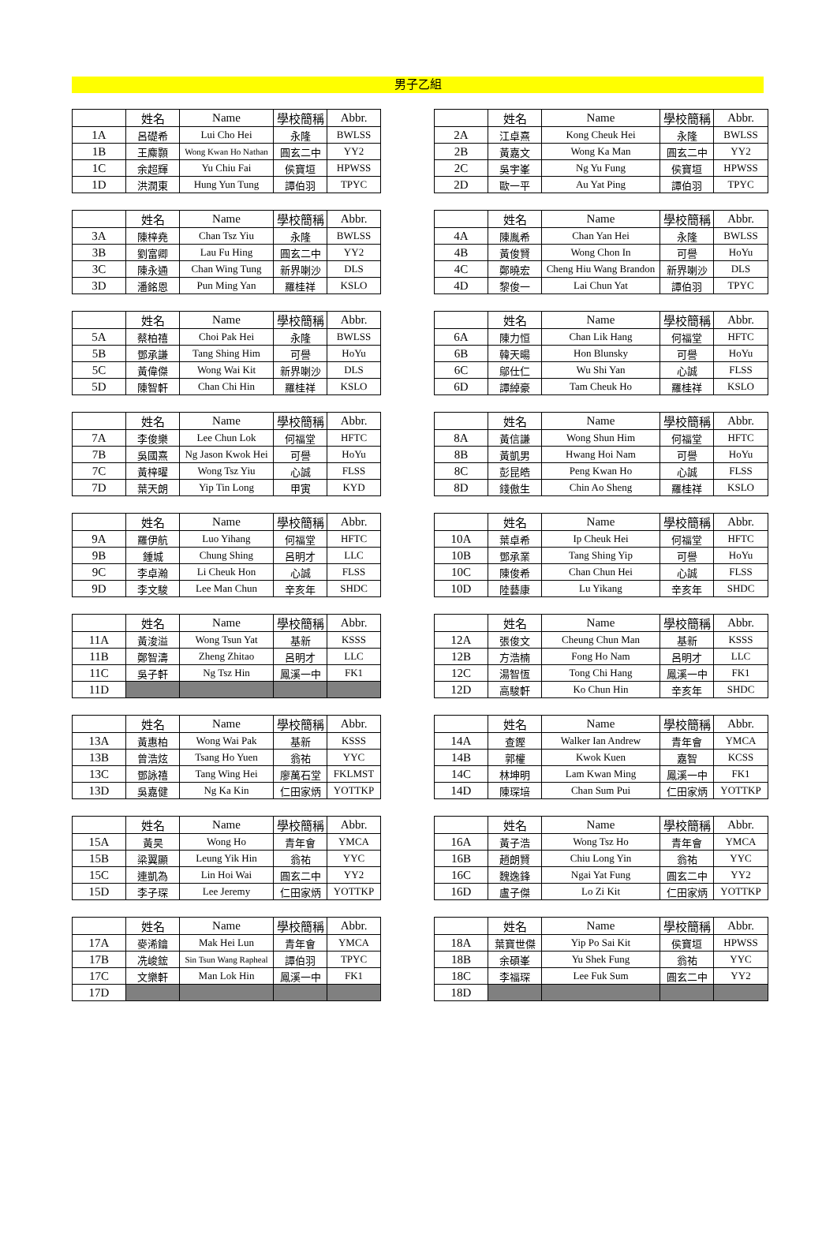男子乙組
| | 姓名 | Name | 學校簡稱 | Abbr. |
| --- | --- | --- | --- | --- |
| 1A | 呂礎希 | Lui Cho Hei | 永隆 | BWLSS |
| 1B | 王麋顥 | Wong Kwan Ho Nathan | 圓玄二中 | YY2 |
| 1C | 余超輝 | Yu Chiu Fai | 侯寶垣 | HPWSS |
| 1D | 洪潤東 | Hung Yun Tung | 譚伯羽 | TPYC |
| | 姓名 | Name | 學校簡稱 | Abbr. |
| --- | --- | --- | --- | --- |
| 2A | 江卓熹 | Kong Cheuk Hei | 永隆 | BWLSS |
| 2B | 黃嘉文 | Wong Ka Man | 圓玄二中 | YY2 |
| 2C | 吳宇峯 | Ng Yu Fung | 侯寶垣 | HPWSS |
| 2D | 歐一平 | Au Yat Ping | 譚伯羽 | TPYC |
| | 姓名 | Name | 學校簡稱 | Abbr. |
| --- | --- | --- | --- | --- |
| 3A | 陳梓堯 | Chan Tsz Yiu | 永隆 | BWLSS |
| 3B | 劉富卿 | Lau Fu Hing | 圓玄二中 | YY2 |
| 3C | 陳永通 | Chan Wing Tung | 新界喇沙 | DLS |
| 3D | 潘銘恩 | Pun Ming Yan | 羅桂祥 | KSLO |
| | 姓名 | Name | 學校簡稱 | Abbr. |
| --- | --- | --- | --- | --- |
| 4A | 陳胤希 | Chan Yan Hei | 永隆 | BWLSS |
| 4B | 黃俊賢 | Wong Chon In | 可譽 | HoYu |
| 4C | 鄭曉宏 | Cheng Hiu Wang Brandon | 新界喇沙 | DLS |
| 4D | 黎俊一 | Lai Chun Yat | 譚伯羽 | TPYC |
| | 姓名 | Name | 學校簡稱 | Abbr. |
| --- | --- | --- | --- | --- |
| 5A | 蔡柏禧 | Choi Pak Hei | 永隆 | BWLSS |
| 5B | 鄧承謙 | Tang Shing Him | 可譽 | HoYu |
| 5C | 黃偉傑 | Wong Wai Kit | 新界喇沙 | DLS |
| 5D | 陳智軒 | Chan Chi Hin | 羅桂祥 | KSLO |
| | 姓名 | Name | 學校簡稱 | Abbr. |
| --- | --- | --- | --- | --- |
| 6A | 陳力恒 | Chan Lik Hang | 何福堂 | HFTC |
| 6B | 韓天暘 | Hon Blunsky | 可譽 | HoYu |
| 6C | 鄔仕仁 | Wu Shi Yan | 心誠 | FLSS |
| 6D | 譚綽豪 | Tam Cheuk Ho | 羅桂祥 | KSLO |
| | 姓名 | Name | 學校簡稱 | Abbr. |
| --- | --- | --- | --- | --- |
| 7A | 李俊樂 | Lee Chun Lok | 何福堂 | HFTC |
| 7B | 吳國熹 | Ng Jason Kwok Hei | 可譽 | HoYu |
| 7C | 黃梓曜 | Wong Tsz Yiu | 心誠 | FLSS |
| 7D | 葉天朗 | Yip Tin Long | 甲寅 | KYD |
| | 姓名 | Name | 學校簡稱 | Abbr. |
| --- | --- | --- | --- | --- |
| 8A | 黃信謙 | Wong Shun Him | 何福堂 | HFTC |
| 8B | 黃凱男 | Hwang Hoi Nam | 可譽 | HoYu |
| 8C | 彭昆皓 | Peng Kwan Ho | 心誠 | FLSS |
| 8D | 錢傲生 | Chin Ao Sheng | 羅桂祥 | KSLO |
| | 姓名 | Name | 學校簡稱 | Abbr. |
| --- | --- | --- | --- | --- |
| 9A | 羅伊航 | Luo Yihang | 何福堂 | HFTC |
| 9B | 鍾城 | Chung Shing | 呂明才 | LLC |
| 9C | 李卓瀚 | Li Cheuk Hon | 心誠 | FLSS |
| 9D | 李文駿 | Lee Man Chun | 辛亥年 | SHDC |
| | 姓名 | Name | 學校簡稱 | Abbr. |
| --- | --- | --- | --- | --- |
| 10A | 葉卓希 | Ip Cheuk Hei | 何福堂 | HFTC |
| 10B | 鄧承業 | Tang Shing Yip | 可譽 | HoYu |
| 10C | 陳俊希 | Chan Chun Hei | 心誠 | FLSS |
| 10D | 陸藝康 | Lu Yikang | 辛亥年 | SHDC |
| | 姓名 | Name | 學校簡稱 | Abbr. |
| --- | --- | --- | --- | --- |
| 11A | 黃浚溢 | Wong Tsun Yat | 基新 | KSSS |
| 11B | 鄭智濤 | Zheng Zhitao | 呂明才 | LLC |
| 11C | 吳子軒 | Ng Tsz Hin | 鳳溪一中 | FK1 |
| 11D | | | | |
| | 姓名 | Name | 學校簡稱 | Abbr. |
| --- | --- | --- | --- | --- |
| 12A | 張俊文 | Cheung Chun Man | 基新 | KSSS |
| 12B | 方浩楠 | Fong Ho Nam | 呂明才 | LLC |
| 12C | 湯智恆 | Tong Chi Hang | 鳳溪一中 | FK1 |
| 12D | 高駿軒 | Ko Chun Hin | 辛亥年 | SHDC |
| | 姓名 | Name | 學校簡稱 | Abbr. |
| --- | --- | --- | --- | --- |
| 13A | 黃惠柏 | Wong Wai Pak | 基新 | KSSS |
| 13B | 曾浩炫 | Tsang Ho Yuen | 翁祐 | YYC |
| 13C | 鄧詠禧 | Tang Wing Hei | 廖萬石堂 | FKLMST |
| 13D | 吳嘉健 | Ng Ka Kin | 仁田家炳 | YOTTKP |
| | 姓名 | Name | 學校簡稱 | Abbr. |
| --- | --- | --- | --- | --- |
| 14A | 查鏗 | Walker Ian Andrew | 青年會 | YMCA |
| 14B | 郭權 | Kwok Kuen | 嘉智 | KCSS |
| 14C | 林坤明 | Lam Kwan Ming | 鳳溪一中 | FK1 |
| 14D | 陳琛培 | Chan Sum Pui | 仁田家炳 | YOTTKP |
| | 姓名 | Name | 學校簡稱 | Abbr. |
| --- | --- | --- | --- | --- |
| 15A | 黃昊 | Wong Ho | 青年會 | YMCA |
| 15B | 梁翼顯 | Leung Yik Hin | 翁祐 | YYC |
| 15C | 連凱為 | Lin Hoi Wai | 圓玄二中 | YY2 |
| 15D | 李子琛 | Lee Jeremy | 仁田家炳 | YOTTKP |
| | 姓名 | Name | 學校簡稱 | Abbr. |
| --- | --- | --- | --- | --- |
| 16A | 黃子浩 | Wong Tsz Ho | 青年會 | YMCA |
| 16B | 趙朗賢 | Chiu Long Yin | 翁祐 | YYC |
| 16C | 魏逸鋒 | Ngai Yat Fung | 圓玄二中 | YY2 |
| 16D | 盧子傑 | Lo Zi Kit | 仁田家炳 | YOTTKP |
| | 姓名 | Name | 學校簡稱 | Abbr. |
| --- | --- | --- | --- | --- |
| 17A | 麥浠鑰 | Mak Hei Lun | 青年會 | YMCA |
| 17B | 冼峻鋐 | Sin Tsun Wang Rapheal | 譚伯羽 | TPYC |
| 17C | 文樂軒 | Man Lok Hin | 鳳溪一中 | FK1 |
| 17D | | | | |
| | 姓名 | Name | 學校簡稱 | Abbr. |
| --- | --- | --- | --- | --- |
| 18A | 葉寶世傑 | Yip Po Sai Kit | 侯寶垣 | HPWSS |
| 18B | 余碩峯 | Yu Shek Fung | 翁祐 | YYC |
| 18C | 李福琛 | Lee Fuk Sum | 圓玄二中 | YY2 |
| 18D | | | | |